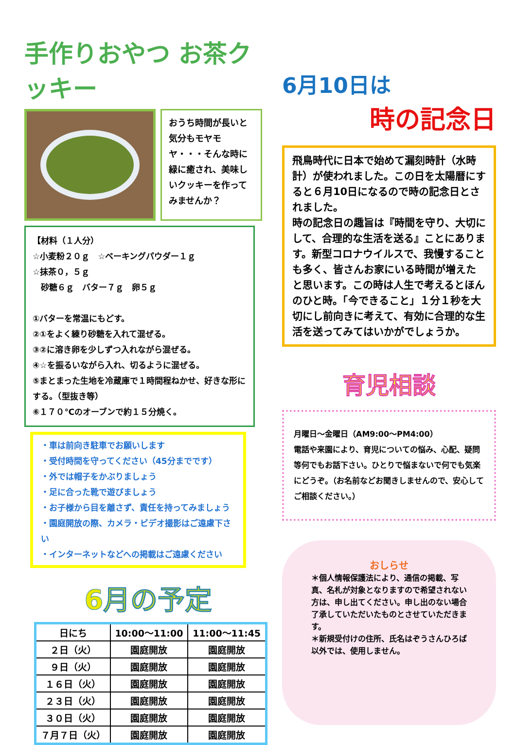手作りおやつ お茶クッキー
おうち時間が長いと気分もモヤモヤ・・・そんな時に緑に癒され、美味しいクッキーを作ってみませんか？
【材料（１人分）
☆小麦粉２０ｇ　☆ベーキングパウダー１ｇ
☆抹茶０，５ｇ
　砂糖６ｇ　バター７ｇ　卵５ｇ
①バターを常温にもどす。
②①をよく練り砂糖を入れて混ぜる。
③②に溶き卵を少しずつ入れながら混ぜる。
④☆を振るいながら入れ、切るように混ぜる。
⑤まとまった生地を冷蔵庫で１時間程ねかせ、好きな形にする。（型抜き等）
⑥１７０℃のオーブンで約１５分焼く。
・車は前向き駐車でお願いします
・受付時間を守ってください（45分までです）
・外では帽子をかぶりましょう
・足に合った靴で遊びましょう
・お子様から目を離さず、責任を持ってみましょう
・園庭開放の際、カメラ・ビデオ撮影はご遠慮下さい
・インターネットなどへの掲載はご遠慮ください
6月の予定
| 日にち | 10:00～11:00 | 11:00～11:45 |
| --- | --- | --- |
| ２日（火） | 園庭開放 | 園庭開放 |
| ９日（火） | 園庭開放 | 園庭開放 |
| １６日（火） | 園庭開放 | 園庭開放 |
| ２３日（火） | 園庭開放 | 園庭開放 |
| ３０日（火） | 園庭開放 | 園庭開放 |
| ７月７日（火） | 園庭開放 | 園庭開放 |
6月10日は
時の記念日
飛鳥時代に日本で始めて漏刻時計（水時計）が使われました。この日を太陽暦にすると６月10日になるので時の記念日とされました。
時の記念日の趣旨は『時間を守り、大切にして、合理的な生活を送る』ことにあります。新型コロナウイルスで、我慢することも多く、皆さんお家にいる時間が増えたと思います。この時は人生で考えるとほんのひと時。「今できること」１分１秒を大切にし前向きに考えて、有効に合理的な生活を送ってみてはいかがでしょうか。
育児相談
月曜日～金曜日（AM9:00～PM4:00）
電話や来園により、育児についての悩み、心配、疑問等何でもお話下さい。ひとりで悩まないで何でも気楽にどうぞ。（お名前などお聞きしませんので、安心してご相談ください。）
おしらせ
＊個人情報保護法により、通信の掲載、写真、名札が対象となりますので希望されない方は、申し出てください。申し出のない場合了承していただいたものとさせていただきます。
＊新規受付けの住所、氏名はぞうさんひろば以外では、使用しません。